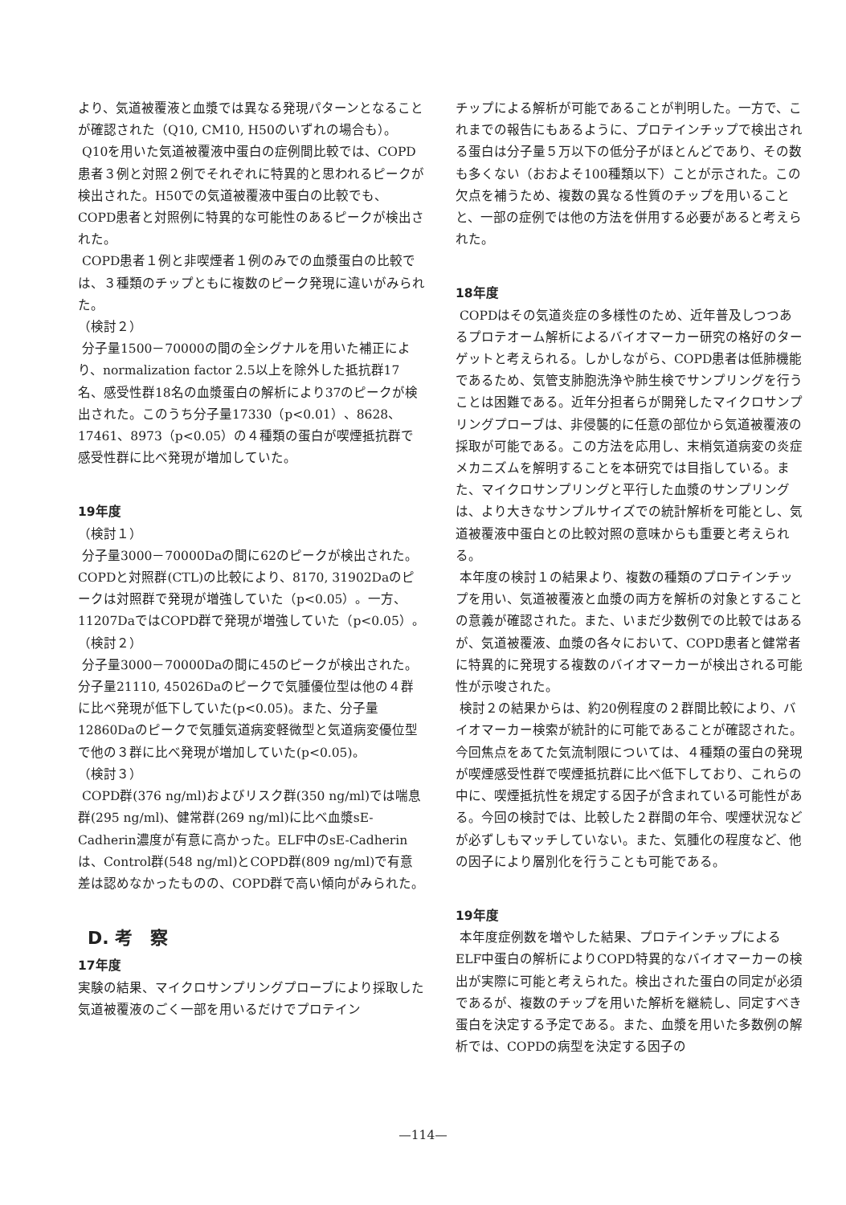より、気道被覆液と血漿では異なる発現パターンとなることが確認された（Q10, CM10, H50のいずれの場合も）。
Q10を用いた気道被覆液中蛋白の症例間比較では、COPD患者３例と対照２例でそれぞれに特異的と思われるピークが検出された。H50での気道被覆液中蛋白の比較でも、COPD患者と対照例に特異的な可能性のあるピークが検出された。
COPD患者１例と非喫煙者１例のみでの血漿蛋白の比較では、３種類のチップともに複数のピーク発現に違いがみられた。
（検討２）
分子量1500－70000の間の全シグナルを用いた補正により、normalization factor 2.5以上を除外した抵抗群17名、感受性群18名の血漿蛋白の解析により37のピークが検出された。このうち分子量17330（p<0.01）、8628、17461、8973（p<0.05）の４種類の蛋白が喫煙抵抗群で感受性群に比べ発現が増加していた。
19年度
（検討１）
分子量3000－70000Daの間に62のピークが検出された。COPDと対照群(CTL)の比較により、8170, 31902Daのピークは対照群で発現が増強していた（p<0.05）。一方、11207DaではCOPD群で発現が増強していた（p<0.05）。
（検討２）
分子量3000－70000Daの間に45のピークが検出された。分子量21110, 45026Daのピークで気腫優位型は他の４群に比べ発現が低下していた(p<0.05)。また、分子量12860Daのピークで気腫気道病変軽微型と気道病変優位型で他の３群に比べ発現が増加していた(p<0.05)。
（検討３）
COPD群(376 ng/ml)およびリスク群(350 ng/ml)では喘息群(295 ng/ml)、健常群(269 ng/ml)に比べ血漿sE-Cadherin濃度が有意に高かった。ELF中のsE-Cadherinは、Control群(548 ng/ml)とCOPD群(809 ng/ml)で有意差は認めなかったものの、COPD群で高い傾向がみられた。
D. 考　察
17年度
実験の結果、マイクロサンプリングプローブにより採取した気道被覆液のごく一部を用いるだけでプロテイン
チップによる解析が可能であることが判明した。一方で、これまでの報告にもあるように、プロテインチップで検出される蛋白は分子量５万以下の低分子がほとんどであり、その数も多くない（おおよそ100種類以下）ことが示された。この欠点を補うため、複数の異なる性質のチップを用いることと、一部の症例では他の方法を併用する必要があると考えられた。
18年度
COPDはその気道炎症の多様性のため、近年普及しつつあるプロテオーム解析によるバイオマーカー研究の格好のターゲットと考えられる。しかしながら、COPD患者は低肺機能であるため、気管支肺胞洗浄や肺生検でサンプリングを行うことは困難である。近年分担者らが開発したマイクロサンプリングプローブは、非侵襲的に任意の部位から気道被覆液の採取が可能である。この方法を応用し、末梢気道病変の炎症メカニズムを解明することを本研究では目指している。また、マイクロサンプリングと平行した血漿のサンプリングは、より大きなサンプルサイズでの統計解析を可能とし、気道被覆液中蛋白との比較対照の意味からも重要と考えられる。
本年度の検討１の結果より、複数の種類のプロテインチップを用い、気道被覆液と血漿の両方を解析の対象とすることの意義が確認された。また、いまだ少数例での比較ではあるが、気道被覆液、血漿の各々において、COPD患者と健常者に特異的に発現する複数のバイオマーカーが検出される可能性が示唆された。
検討２の結果からは、約20例程度の２群間比較により、バイオマーカー検索が統計的に可能であることが確認された。今回焦点をあてた気流制限については、４種類の蛋白の発現が喫煙感受性群で喫煙抵抗群に比べ低下しており、これらの中に、喫煙抵抗性を規定する因子が含まれている可能性がある。今回の検討では、比較した２群間の年令、喫煙状況などが必ずしもマッチしていない。また、気腫化の程度など、他の因子により層別化を行うことも可能である。
19年度
本年度症例数を増やした結果、プロテインチップによるELF中蛋白の解析によりCOPD特異的なバイオマーカーの検出が実際に可能と考えられた。検出された蛋白の同定が必須であるが、複数のチップを用いた解析を継続し、同定すべき蛋白を決定する予定である。また、血漿を用いた多数例の解析では、COPDの病型を決定する因子の
—114—